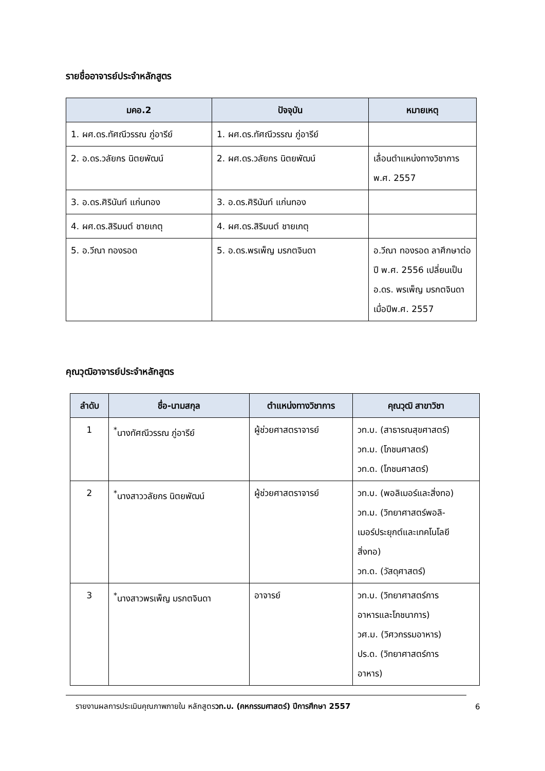รายชื่ออาจารย์ประจำหลักสูตร
| มคอ.2 | ปัจจุบัน | หมายเหตุ |
| --- | --- | --- |
| 1. ผศ.ดร.ทัศณีวรรณ ภู่อารีย์ | 1. ผศ.ดร.ทัศณีวรรณ ภู่อารีย์ | |
| 2. อ.ดร.วลัยกร นิตยพัฒน์ | 2. ผศ.ดร.วลัยกร นิตยพัฒน์ | เลื่อนตำแหน่งทางวิชาการ พ.ศ. 2557 |
| 3. อ.ดร.ศิรินันท์ แก่นทอง | 3. อ.ดร.ศิรินันท์ แก่นทอง | |
| 4. ผศ.ดร.สิริมนต์ ชายเกตุ | 4. ผศ.ดร.สิริมนต์ ชายเกตุ | |
| 5. อ.วีณา ทองรอด | 5. อ.ดร.พรเพ็ญ มรกตจินดา | อ.วีณา ทองรอด ลาศึกษาต่อ ปี พ.ศ. 2556 เปลี่ยนเป็น อ.ดร. พรเพ็ญ มรกตจินดา เมื่อปีพ.ศ. 2557 |
คุณวุฒิอาจารย์ประจำหลักสูตร
| ลำดับ | ชื่อ-นามสกุล | ตำแหน่งทางวิชาการ | คุณวุฒิ สาขาวิชา |
| --- | --- | --- | --- |
| 1 | <sup>*</sup> นางทัศณีวรรณ ภู่อารีย์ | ผู้ช่วยศาสตราจารย์ | วท.บ. (สาธารณสุขศาสตร์) วท.ม. (โภชนศาสตร์) วท.ด. (โภชนศาสตร์) |
| 2 | <sup>*</sup> นางสาววลัยกร นิตยพัฒน์ | ผู้ช่วยศาสตราจารย์ | วท.บ. (พอลิเมอร์และสิ่งทอ) วท.ม. (วิทยาศาสตร์พอลิ- เมอร์ประยุกต์และเทคโนโลยี สิ่งทอ) วท.ด. (วัสดุศาสตร์) |
| 3 | <sup>*</sup> นางสาวพรเพ็ญ มรกตจินดา | อาจารย์ | วท.บ. (วิทยาศาสตร์การ อาหารและโภชนาการ) วศ.ม. (วิศวกรรมอาหาร) ปร.ด. (วิทยาศาสตร์การ อาหาร) |
รายงานผลการประเมินคุณภาพภายใน หลักสูตรวท.บ. (คหกรรมศาสตร์) ปีการศึกษา 2557
6